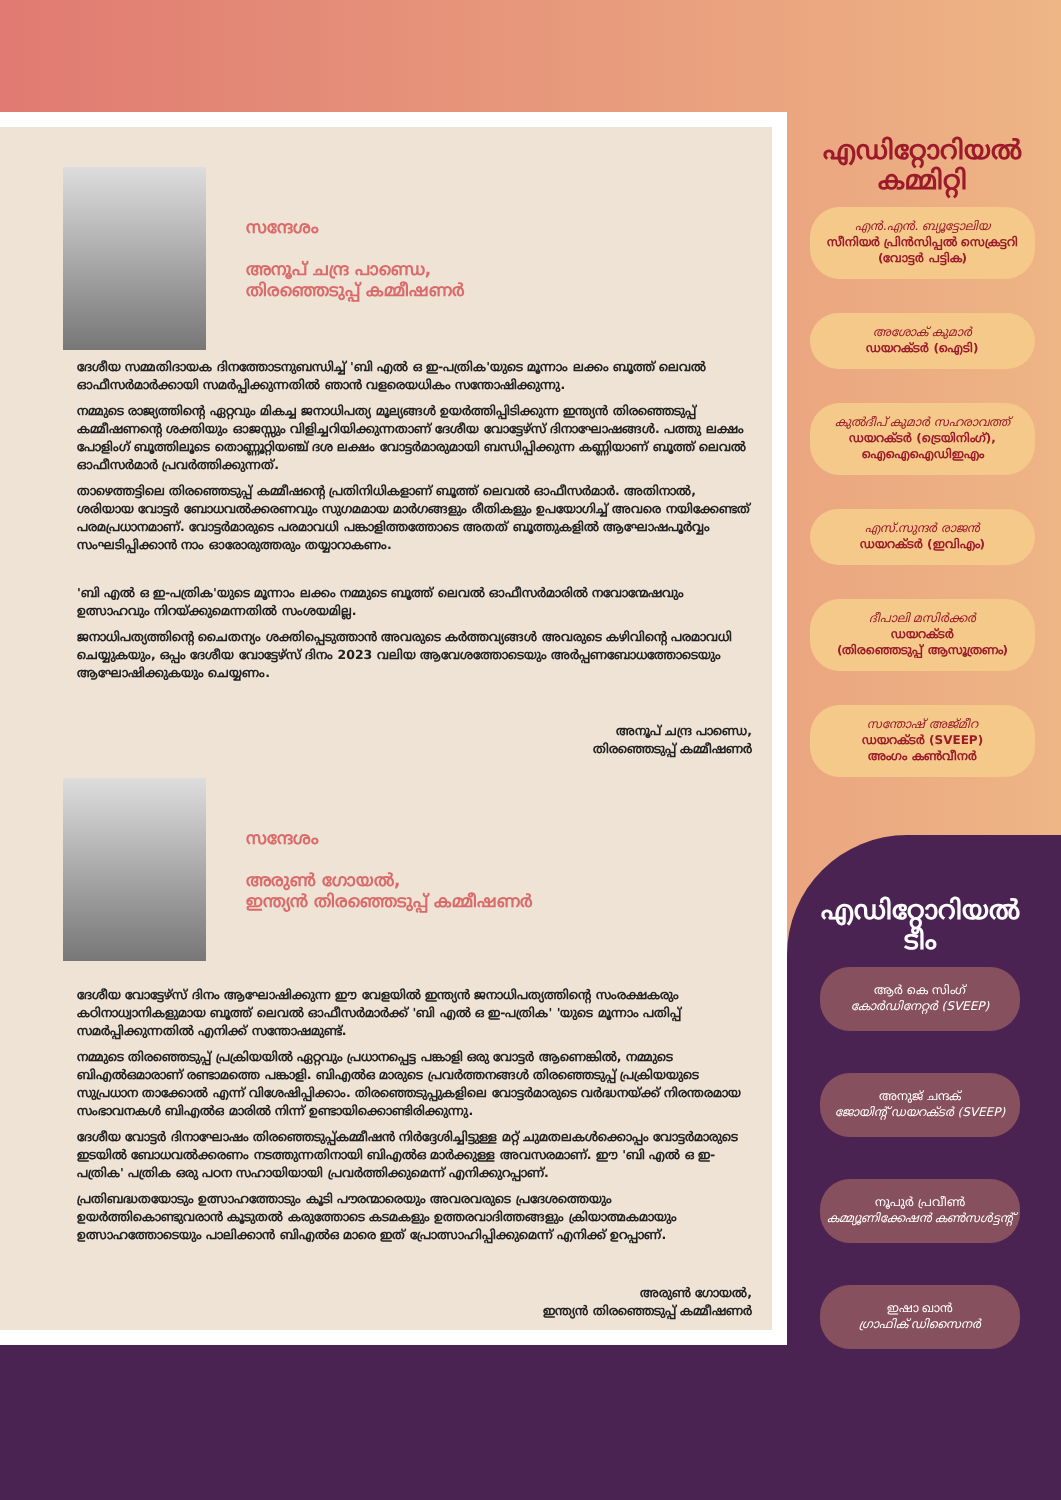സന്ദേശം
അനൂപ് ചന്ദ്ര പാണ്ഡെ,
തിരഞ്ഞെടുപ്പ് കമ്മീഷണർ
ദേശീയ സമ്മതിദായക ദിനത്തോടനുബന്ധിച്ച് 'ബി എൽ ഒ ഇ-പത്രിക'യുടെ മൂന്നാം ലക്കം ബൂത്ത് ലെവൽ ഓഫീസർമാർക്കായി സമർപ്പിക്കുന്നതിൽ ഞാൻ വളരെയധികം സന്തോഷിക്കുന്നു.
നമ്മുടെ രാജ്യത്തിന്റെ ഏറ്റവും മികച്ച ജനാധിപത്യ മൂല്യങ്ങൾ ഉയർത്തിപ്പിടിക്കുന്ന ഇന്ത്യൻ തിരഞ്ഞെടുപ്പ് കമ്മീഷണന്റെ ശക്തിയും ഓജസ്സും വിളിച്ചറിയിക്കുന്നതാണ് ദേശീയ വോട്ടേഴ്സ് ദിനാഘോഷങ്ങൾ. പത്തു ലക്ഷം പോളിംഗ് ബൂത്തിലൂടെ തൊണ്ണൂറ്റിയഞ്ച് ദശ ലക്ഷം വോട്ടർമാരുമായി ബന്ധിപ്പിക്കുന്ന കണ്ണിയാണ് ബൂത്ത് ലെവൽ ഓഫീസർമാർ പ്രവർത്തിക്കുന്നത്.
താഴെത്തട്ടിലെ തിരഞ്ഞെടുപ്പ് കമ്മീഷന്റെ പ്രതിനിധികളാണ് ബൂത്ത് ലെവൽ ഓഫീസർമാർ. അതിനാൽ, ശരിയായ വോട്ടർ ബോധവൽക്കരണവും സുഗമമായ മാർഗങ്ങളും രീതികളും ഉപയോഗിച്ച് അവരെ നയിക്കേണ്ടത് പരമപ്രധാനമാണ്. വോട്ടർമാരുടെ പരമാവധി പങ്കാളിത്തത്തോടെ അതത് ബൂത്തുകളിൽ ആഘോഷപൂർവ്വം സംഘടിപ്പിക്കാൻ നാം ഓരോരുത്തരും തയ്യാറാകണം.
'ബി എൽ ഒ ഇ-പത്രിക'യുടെ മൂന്നാം ലക്കം നമ്മുടെ ബൂത്ത് ലെവൽ ഓഫീസർമാരിൽ നവോന്മേഷവും ഉത്സാഹവും നിറയ്ക്കുമെന്നതിൽ സംശയമില്ല.
ജനാധിപത്യത്തിന്റെ ചൈതന്യം ശക്തിപ്പെടുത്താൻ അവരുടെ കർത്തവ്യങ്ങൾ അവരുടെ കഴിവിന്റെ പരമാവധി ചെയ്യുകയും, ഒപ്പം ദേശീയ വോട്ടേഴ്സ് ദിനം 2023 വലിയ ആവേശത്തോടെയും അർപ്പണബോധത്തോടെയും ആഘോഷിക്കുകയും ചെയ്യണം.
അനൂപ് ചന്ദ്ര പാണ്ഡെ,
തിരഞ്ഞെടുപ്പ് കമ്മീഷണർ
സന്ദേശം
അരുൺ ഗോയൽ,
ഇന്ത്യൻ തിരഞ്ഞെടുപ്പ് കമ്മീഷണർ
ദേശീയ വോട്ടേഴ്സ് ദിനം ആഘോഷിക്കുന്ന ഈ വേളയിൽ ഇന്ത്യൻ ജനാധിപത്യത്തിന്റെ സംരക്ഷകരും കഠിനാധ്വാനികളുമായ ബൂത്ത് ലെവൽ ഓഫീസർമാർക്ക് 'ബി എൽ ഒ ഇ-പത്രിക' 'യുടെ മൂന്നാം പതിപ്പ് സമർപ്പിക്കുന്നതിൽ എനിക്ക് സന്തോഷമുണ്ട്.
നമ്മുടെ തിരഞ്ഞെടുപ്പ് പ്രക്രിയയിൽ ഏറ്റവും പ്രധാനപ്പെട്ട പങ്കാളി ഒരു വോട്ടർ ആണെങ്കിൽ, നമ്മുടെ ബിഎൽഒമാരാണ് രണ്ടാമത്തെ പങ്കാളി. ബിഎൽഒ മാരുടെ പ്രവർത്തനങ്ങൾ തിരഞ്ഞെടുപ്പ് പ്രക്രിയയുടെ സുപ്രധാന താക്കോൽ എന്ന് വിശേഷിപ്പിക്കാം. തിരഞ്ഞെടുപ്പുകളിലെ വോട്ടർമാരുടെ വർദ്ധനയ്ക്ക് നിരന്തരമായ സംഭാവനകൾ ബിഎൽഒ മാരിൽ നിന്ന് ഉണ്ടായിക്കൊണ്ടിരിക്കുന്നു.
ദേശീയ വോട്ടർ ദിനാഘോഷം തിരഞ്ഞെടുപ്പ്കമ്മീഷൻ നിർദ്ദേശിച്ചിട്ടുള്ള മറ്റ് ചുമതലകൾക്കൊപ്പം വോട്ടർമാരുടെ ഇടയിൽ ബോധവൽക്കരണം നടത്തുന്നതിനായി ബിഎൽഒ മാർക്കുള്ള അവസരമാണ്. ഈ 'ബി എൽ ഒ ഇ-പത്രിക' പത്രിക ഒരു പഠന സഹായിയായി പ്രവർത്തിക്കുമെന്ന് എനിക്കുറപ്പാണ്.
പ്രതിബദ്ധതയോടും ഉത്സാഹത്തോടും കൂടി പൗരന്മാരെയും അവരവരുടെ പ്രദേശത്തെയും ഉയർത്തികൊണ്ടുവരാൻ കൂടുതൽ കരുത്തോടെ കടമകളും ഉത്തരവാദിത്തങ്ങളും ക്രിയാത്മകമായും ഉത്സാഹത്തോടെയും പാലിക്കാൻ ബിഎൽഒ മാരെ ഇത് പ്രോത്സാഹിപ്പിക്കുമെന്ന് എനിക്ക് ഉറപ്പാണ്.
അരുൺ ഗോയൽ,
ഇന്ത്യൻ തിരഞ്ഞെടുപ്പ് കമ്മീഷണർ
എഡിറ്റോറിയൽ കമ്മിറ്റി
എൻ.എൻ. ബ്യൂട്ടോലിയ
സീനിയർ പ്രിൻസിപ്പൽ സെക്രട്ടറി (വോട്ടർ പട്ടിക)
അശോക് കുമാർ
ഡയറക്ടർ (ഐടി)
കുൽദീപ് കുമാർ സഹരാവത്ത്
ഡയറക്ടർ (ട്രെയിനിംഗ്), ഐഐഐഡിഇഎം
എസ്.സുന്ദർ രാജൻ
ഡയറക്ടർ (ഇവിഎം)
ദീപാലി മസിർക്കർ
ഡയറക്ടർ
(തിരഞ്ഞെടുപ്പ് ആസൂത്രണം)
സന്തോഷ് അജ്മീറ
ഡയറക്ടർ (SVEEP)
അംഗം കൺവീനർ
എഡിറ്റോറിയൽ ടീം
ആർ കെ സിംഗ്
കോർഡിനേറ്റർ (SVEEP)
അനുജ് ചന്ദക്
ജോയിന്റ് ഡയറക്ടർ (SVEEP)
നൂപുർ പ്രവീൺ
കമ്മ്യൂണിക്കേഷൻ കൺസൾട്ടന്റ്
ഇഷാ ഖാൻ
ഗ്രാഫിക് ഡിസൈനർ